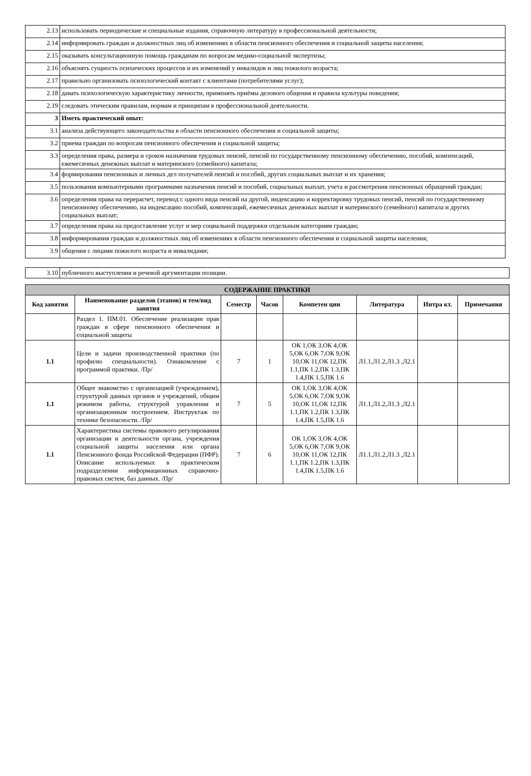| 2.13 | использовать периодические и специальные издания, справочную литературу в профессиональной деятельности; |
| 2.14 | информировать граждан и должностных лиц об изменениях в области пенсионного обеспечения и социальной защиты населения; |
| 2.15 | оказывать консультационную помощь гражданам по вопросам медико-социальной экспертизы; |
| 2.16 | объяснять сущность психических процессов и их изменений у инвалидов и лиц пожилого возраста; |
| 2.17 | правильно организовать психологический контакт с клиентами (потребителями услуг); |
| 2.18 | давать психологическую характеристику личности, применять приёмы делового общения и правила культуры поведения; |
| 2.19 | следовать этическим правилам, нормам и принципам в профессиональной деятельности. |
| 3 | Иметь практический опыт: |
| 3.1 | анализа действующего законодательства в области пенсионного обеспечения и социальной защиты; |
| 3.2 | приема граждан по вопросам пенсионного обеспечения и социальной защиты; |
| 3.3 | определения права, размера и сроков назначения трудовых пенсий, пенсий по государственному пенсионному обеспечению, пособий, компенсаций, ежемесячных денежных выплат и материнского (семейного) капитала; |
| 3.4 | формирования пенсионных и личных дел получателей пенсий и пособий, других социальных выплат и их хранения; |
| 3.5 | пользования компьютерными программами назначения пенсий и пособий, социальных выплат, учета и рассмотрения пенсионных обращений граждан; |
| 3.6 | определения права на перерасчет, перевод с одного вида пенсий на другой, индексацию и корректировку трудовых пенсий, пенсий по государственному пенсионному обеспечению, на индексацию пособий, компенсаций, ежемесячных денежных выплат и материнского (семейного) капитала и других социальных выплат; |
| 3.7 | определения права на предоставление услуг и мер социальной поддержки отдельным категориям граждан; |
| 3.8 | информирования граждан и должностных лиц об изменениях в области пенсионного обеспечения и социальной защиты населения; |
| 3.9 | общения с лицами пожилого возраста и инвалидами; |
| 3.10 | публичного выступления и речевой аргументации позиции. |
| СОДЕРЖАНИЕ ПРАКТИКИ | | | | | | | |
| --- | --- | --- | --- | --- | --- | --- | --- |
| Код занятия | Наименование разделов (этапов) и тем/вид занятия | Семестр | Часов | Компетен ции | Литература | Интра кт. | Примечания |
| | Раздел 1. ПМ.01. Обеспечение реализации прав граждан в сфере пенсионного обеспечения и социальной защиты | | | | | | |
| 1.1 | Цели и задачи производственной практики (по профилю специальности). Ознакомление с программой практики. /Пр/ | 7 | 1 | ОК 1,ОК 3,ОК 4,ОК 5,ОК 6,ОК 7,ОК 9,ОК 10,ОК 11,ОК 12,ПК 1.1,ПК 1.2,ПК 1.3,ПК 1.4,ПК 1.5,ПК 1.6 | Л1.1,Л1.2,Л1.3 ,Л2.1 | | |
| 1.1 | Общее знакомство с организацией (учреждением), структурой данных органов и учреждений, общим режимом работы, структурой управления и организационным построением. Инструктаж по технике безопасности. /Пр/ | 7 | 5 | ОК 1,ОК 3,ОК 4,ОК 5,ОК 6,ОК 7,ОК 9,ОК 10,ОК 11,ОК 12,ПК 1.1,ПК 1.2,ПК 1.3,ПК 1.4,ПК 1.5,ПК 1.6 | Л1.1,Л1.2,Л1.3 ,Л2.1 | | |
| 1.1 | Характеристика системы правового регулирования организации и деятельности органа, учреждения социальной защиты населения или органа Пенсионного фонда Российской Федерации (ПФР). Описание используемых в практическом подразделении информационных справочно-правовых систем, баз данных. /Пр/ | 7 | 6 | ОК 1,ОК 3,ОК 4,ОК 5,ОК 6,ОК 7,ОК 9,ОК 10,ОК 11,ОК 12,ПК 1.1,ПК 1.2,ПК 1.3,ПК 1.4,ПК 1.5,ПК 1.6 | Л1.1,Л1.2,Л1.3 ,Л2.1 | | |